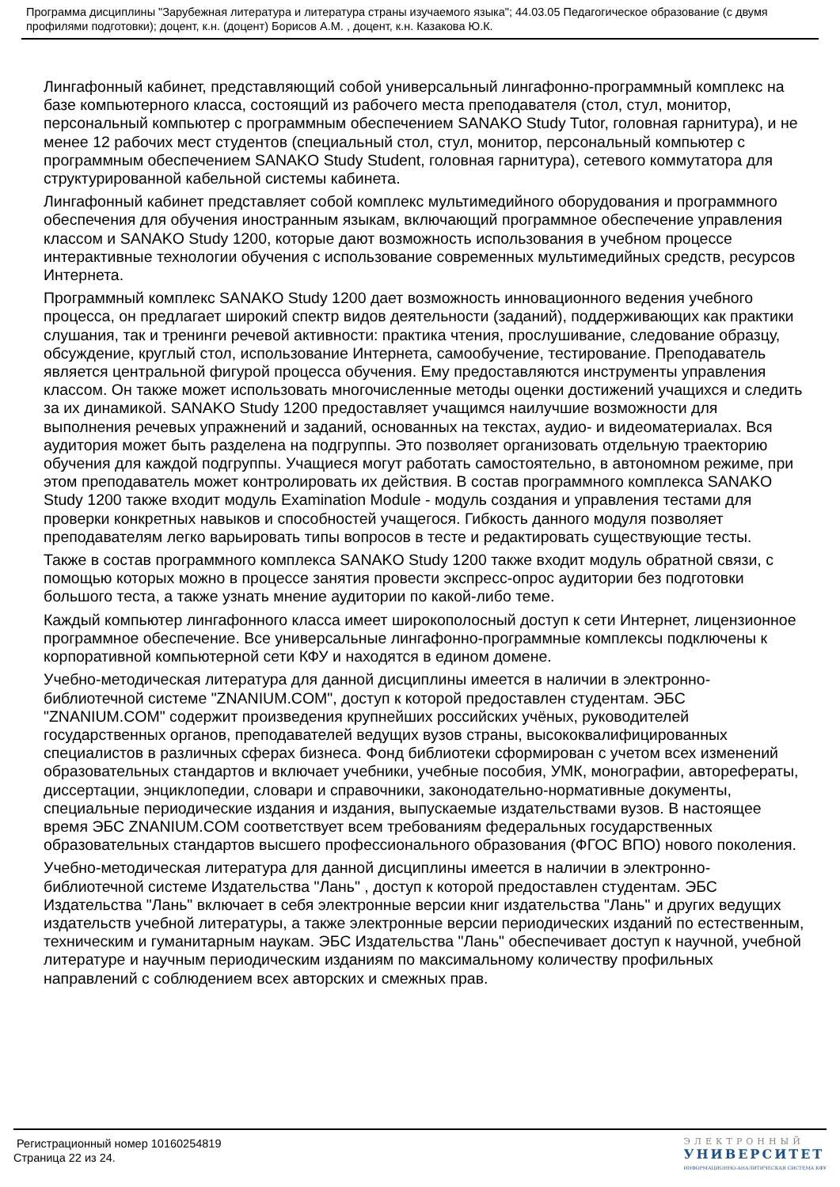Программа дисциплины "Зарубежная литература и литература страны изучаемого языка"; 44.03.05 Педагогическое образование (с двумя профилями подготовки); доцент, к.н. (доцент) Борисов А.М. , доцент, к.н. Казакова Ю.К.
Лингафонный кабинет, представляющий собой универсальный лингафонно-программный комплекс на базе компьютерного класса, состоящий из рабочего места преподавателя (стол, стул, монитор, персональный компьютер с программным обеспечением SANAKO Study Tutor, головная гарнитура), и не менее 12 рабочих мест студентов (специальный стол, стул, монитор, персональный компьютер с программным обеспечением SANAKO Study Student, головная гарнитура), сетевого коммутатора для структурированной кабельной системы кабинета.
Лингафонный кабинет представляет собой комплекс мультимедийного оборудования и программного обеспечения для обучения иностранным языкам, включающий программное обеспечение управления классом и SANAKO Study 1200, которые дают возможность использования в учебном процессе интерактивные технологии обучения с использование современных мультимедийных средств, ресурсов Интернета.
Программный комплекс SANAKO Study 1200 дает возможность инновационного ведения учебного процесса, он предлагает широкий спектр видов деятельности (заданий), поддерживающих как практики слушания, так и тренинги речевой активности: практика чтения, прослушивание, следование образцу, обсуждение, круглый стол, использование Интернета, самообучение, тестирование. Преподаватель является центральной фигурой процесса обучения. Ему предоставляются инструменты управления классом. Он также может использовать многочисленные методы оценки достижений учащихся и следить за их динамикой. SANAKO Study 1200 предоставляет учащимся наилучшие возможности для выполнения речевых упражнений и заданий, основанных на текстах, аудио- и видеоматериалах. Вся аудитория может быть разделена на подгруппы. Это позволяет организовать отдельную траекторию обучения для каждой подгруппы. Учащиеся могут работать самостоятельно, в автономном режиме, при этом преподаватель может контролировать их действия. В состав программного комплекса SANAKO Study 1200 также входит модуль Examination Module - модуль создания и управления тестами для проверки конкретных навыков и способностей учащегося. Гибкость данного модуля позволяет преподавателям легко варьировать типы вопросов в тесте и редактировать существующие тесты.
Также в состав программного комплекса SANAKO Study 1200 также входит модуль обратной связи, с помощью которых можно в процессе занятия провести экспресс-опрос аудитории без подготовки большого теста, а также узнать мнение аудитории по какой-либо теме.
Каждый компьютер лингафонного класса имеет широкополосный доступ к сети Интернет, лицензионное программное обеспечение. Все универсальные лингафонно-программные комплексы подключены к корпоративной компьютерной сети КФУ и находятся в едином домене.
Учебно-методическая литература для данной дисциплины имеется в наличии в электронно-библиотечной системе "ZNANIUM.COM", доступ к которой предоставлен студентам. ЭБС "ZNANIUM.COM" содержит произведения крупнейших российских учёных, руководителей государственных органов, преподавателей ведущих вузов страны, высококвалифицированных специалистов в различных сферах бизнеса. Фонд библиотеки сформирован с учетом всех изменений образовательных стандартов и включает учебники, учебные пособия, УМК, монографии, авторефераты, диссертации, энциклопедии, словари и справочники, законодательно-нормативные документы, специальные периодические издания и издания, выпускаемые издательствами вузов. В настоящее время ЭБС ZNANIUM.COM соответствует всем требованиям федеральных государственных образовательных стандартов высшего профессионального образования (ФГОС ВПО) нового поколения.
Учебно-методическая литература для данной дисциплины имеется в наличии в электронно-библиотечной системе Издательства "Лань" , доступ к которой предоставлен студентам. ЭБС Издательства "Лань" включает в себя электронные версии книг издательства "Лань" и других ведущих издательств учебной литературы, а также электронные версии периодических изданий по естественным, техническим и гуманитарным наукам. ЭБС Издательства "Лань" обеспечивает доступ к научной, учебной литературе и научным периодическим изданиям по максимальному количеству профильных направлений с соблюдением всех авторских и смежных прав.
Регистрационный номер 10160254819
Страница 22 из 24.
ЭЛЕКТРОННЫЙ
УНИВЕРСИТЕТ
ИНФОРМАЦИОННО-АНАЛИТИЧЕСКАЯ СИСТЕМА КФУ